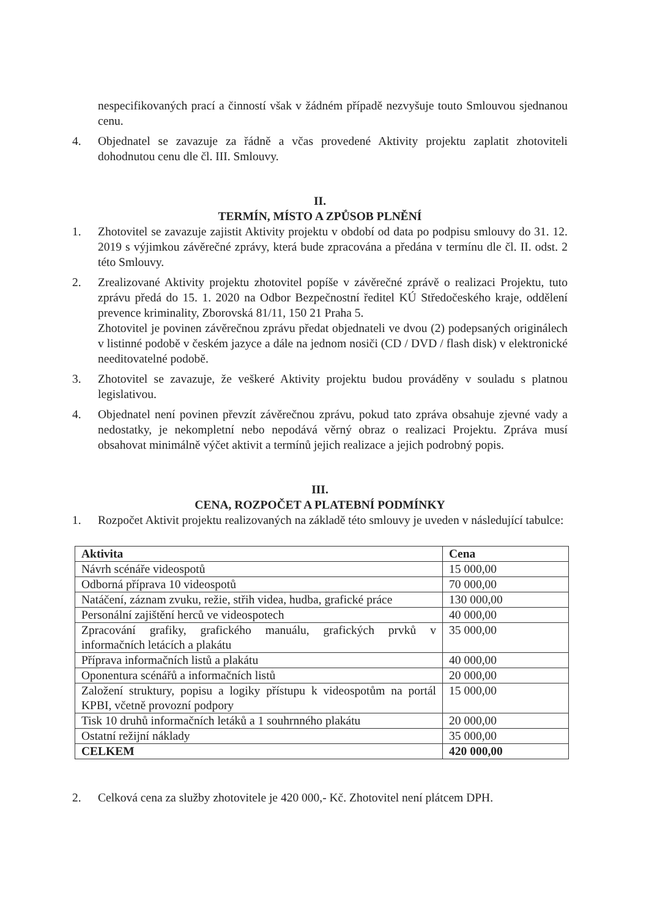nespecifikovaných prací a činností však v žádném případě nezvyšuje touto Smlouvou sjednanou cenu.
4. Objednatel se zavazuje za řádně a včas provedené Aktivity projektu zaplatit zhotoviteli dohodnutou cenu dle čl. III. Smlouvy.
II.
TERMÍN, MÍSTO A ZPŮSOB PLNĚNÍ
1. Zhotovitel se zavazuje zajistit Aktivity projektu v období od data po podpisu smlouvy do 31. 12. 2019 s výjimkou závěrečné zprávy, která bude zpracována a předána v termínu dle čl. II. odst. 2 této Smlouvy.
2. Zrealizované Aktivity projektu zhotovitel popíše v závěrečné zprávě o realizaci Projektu, tuto zprávu předá do 15. 1. 2020 na Odbor Bezpečnostní ředitel KÚ Středočeského kraje, oddělení prevence kriminality, Zborovská 81/11, 150 21 Praha 5.
Zhotovitel je povinen závěrečnou zprávu předat objednateli ve dvou (2) podepsaných originálech v listinné podobě v českém jazyce a dále na jednom nosiči (CD / DVD / flash disk) v elektronické needitovatelné podobě.
3. Zhotovitel se zavazuje, že veškeré Aktivity projektu budou prováděny v souladu s platnou legislativou.
4. Objednatel není povinen převzít závěrečnou zprávu, pokud tato zpráva obsahuje zjevné vady a nedostatky, je nekompletní nebo nepodává věrný obraz o realizaci Projektu. Zpráva musí obsahovat minimálně výčet aktivit a termínů jejich realizace a jejich podrobný popis.
III.
CENA, ROZPOČET A PLATEBNÍ PODMÍNKY
1. Rozpočet Aktivit projektu realizovaných na základě této smlouvy je uveden v následující tabulce:
| Aktivita | Cena |
| --- | --- |
| Návrh scénáře videospotů | 15 000,00 |
| Odborná příprava 10 videospotů | 70 000,00 |
| Natáčení, záznam zvuku, režie, střih videa, hudba, grafické práce | 130 000,00 |
| Personální zajištění herců ve videospotech | 40 000,00 |
| Zpracování grafiky, grafického manuálu, grafických prvků v informačních letácích a plakátu | 35 000,00 |
| Příprava informačních listů a plakátu | 40 000,00 |
| Oponentura scénářů a informačních listů | 20 000,00 |
| Založení struktury, popisu a logiky přístupu k videospotům na portál KPBI, včetně provozní podpory | 15 000,00 |
| Tisk 10 druhů informačních letáků a 1 souhrnného plakátu | 20 000,00 |
| Ostatní režijní náklady | 35 000,00 |
| CELKEM | 420 000,00 |
2. Celková cena za služby zhotovitele je 420 000,- Kč. Zhotovitel není plátcem DPH.